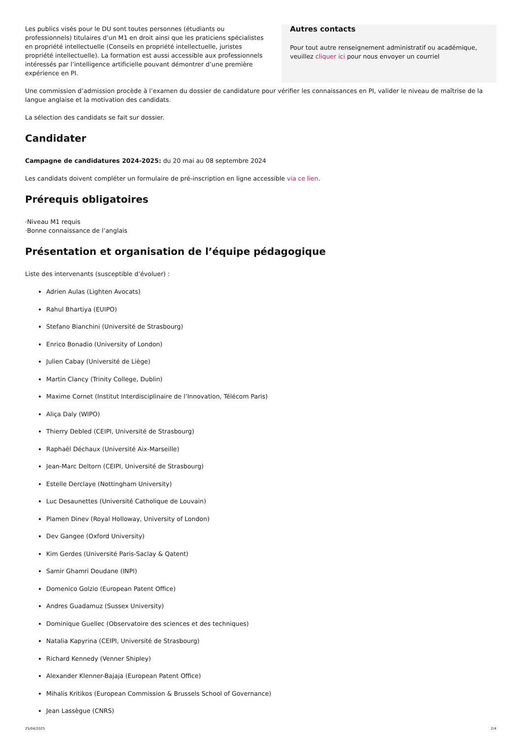Autres contacts
Pour tout autre renseignement administratif ou académique, veuillez cliquer ici pour nous envoyer un courriel
Les publics visés pour le DU sont toutes personnes (étudiants ou professionnels) titulaires d’un M1 en droit ainsi que les praticiens spécialistes en propriété intellectuelle (Conseils en propriété intellectuelle, juristes propriété intellectuelle). La formation est aussi accessible aux professionnels intéressés par l’intelligence artificielle pouvant démontrer d’une première expérience en PI.
Une commission d’admission procède à l’examen du dossier de candidature pour vérifier les connaissances en PI, valider le niveau de maîtrise de la langue anglaise et la motivation des candidats.
La sélection des candidats se fait sur dossier.
Candidater
Campagne de candidatures 2024-2025: du 20 mai au 08 septembre 2024
Les candidats doivent compléter un formulaire de pré-inscription en ligne accessible via ce lien.
Prérequis obligatoires
·Niveau M1 requis
·Bonne connaissance de l’anglais
Présentation et organisation de l’équipe pédagogique
Liste des intervenants (susceptible d’évoluer) :
Adrien Aulas (Lighten Avocats)
Rahul Bhartiya (EUIPO)
Stefano Bianchini (Université de Strasbourg)
Enrico Bonadio (University of London)
Julien Cabay (Université de Liège)
Martin Clancy (Trinity College, Dublin)
Maxime Cornet (Institut Interdisciplinaire de l’Innovation, Télécom Paris)
Aliça Daly (WIPO)
Thierry Debled (CEIPI, Université de Strasbourg)
Raphaël Déchaux (Université Aix-Marseille)
Jean-Marc Deltorn (CEIPI, Université de Strasbourg)
Estelle Derclaye (Nottingham University)
Luc Desaunettes (Université Catholique de Louvain)
Plamen Dinev (Royal Holloway, University of London)
Dev Gangee (Oxford University)
Kim Gerdes (Université Paris-Saclay & Qatent)
Samir Ghamri Doudane (INPI)
Domenico Golzio (European Patent Office)
Andres Guadamuz (Sussex University)
Dominique Guellec (Observatoire des sciences et des techniques)
Natalia Kapyrina (CEIPI, Université de Strasbourg)
Richard Kennedy (Venner Shipley)
Alexander Klenner-Bajaja (European Patent Office)
Mihalis Kritikos (European Commission & Brussels School of Governance)
Jean Lassègue (CNRS)
25/04/2025 2/4